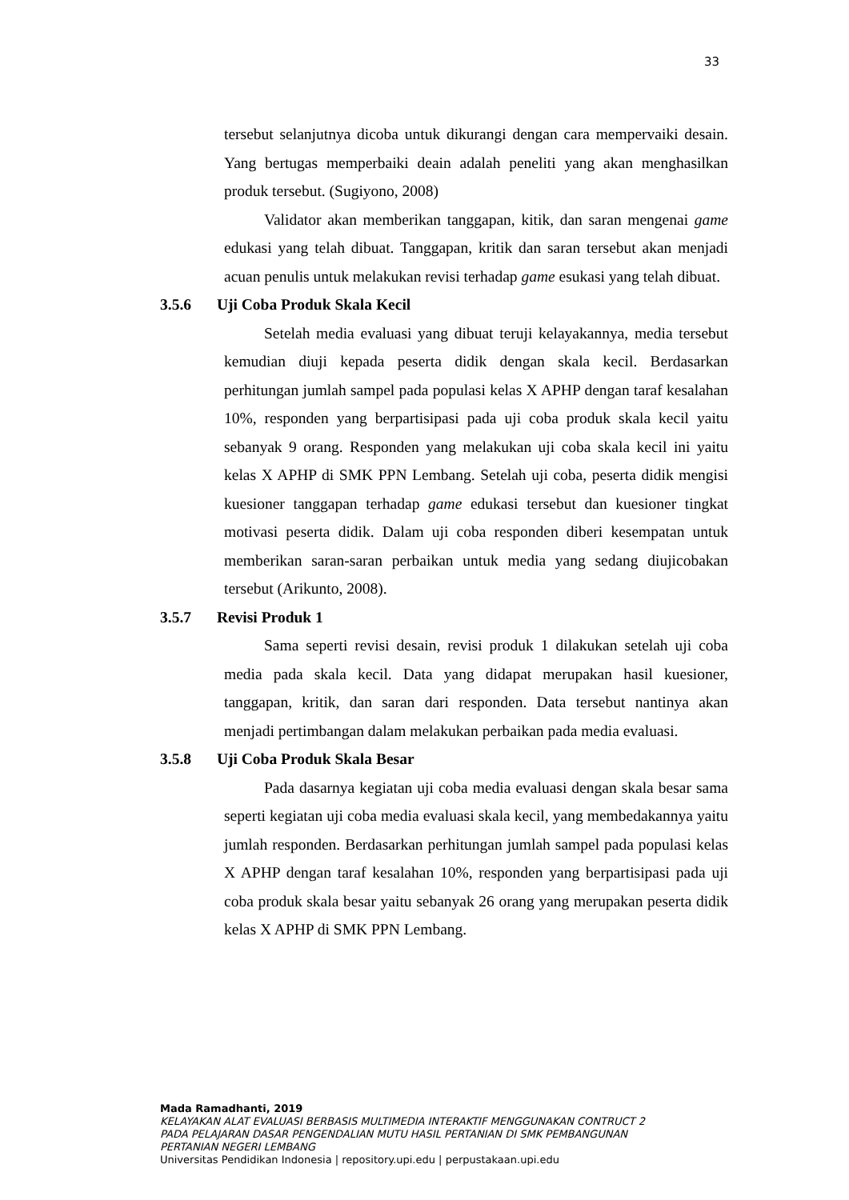33
tersebut selanjutnya dicoba untuk dikurangi dengan cara mempervaiki desain. Yang bertugas memperbaiki deain adalah peneliti yang akan menghasilkan produk tersebut. (Sugiyono, 2008)
Validator akan memberikan tanggapan, kitik, dan saran mengenai game edukasi yang telah dibuat. Tanggapan, kritik dan saran tersebut akan menjadi acuan penulis untuk melakukan revisi terhadap game esukasi yang telah dibuat.
3.5.6 Uji Coba Produk Skala Kecil
Setelah media evaluasi yang dibuat teruji kelayakannya, media tersebut kemudian diuji kepada peserta didik dengan skala kecil. Berdasarkan perhitungan jumlah sampel pada populasi kelas X APHP dengan taraf kesalahan 10%, responden yang berpartisipasi pada uji coba produk skala kecil yaitu sebanyak 9 orang. Responden yang melakukan uji coba skala kecil ini yaitu kelas X APHP di SMK PPN Lembang. Setelah uji coba, peserta didik mengisi kuesioner tanggapan terhadap game edukasi tersebut dan kuesioner tingkat motivasi peserta didik. Dalam uji coba responden diberi kesempatan untuk memberikan saran-saran perbaikan untuk media yang sedang diujicobakan tersebut (Arikunto, 2008).
3.5.7 Revisi Produk 1
Sama seperti revisi desain, revisi produk 1 dilakukan setelah uji coba media pada skala kecil. Data yang didapat merupakan hasil kuesioner, tanggapan, kritik, dan saran dari responden. Data tersebut nantinya akan menjadi pertimbangan dalam melakukan perbaikan pada media evaluasi.
3.5.8 Uji Coba Produk Skala Besar
Pada dasarnya kegiatan uji coba media evaluasi dengan skala besar sama seperti kegiatan uji coba media evaluasi skala kecil, yang membedakannya yaitu jumlah responden. Berdasarkan perhitungan jumlah sampel pada populasi kelas X APHP dengan taraf kesalahan 10%, responden yang berpartisipasi pada uji coba produk skala besar yaitu sebanyak 26 orang yang merupakan peserta didik kelas X APHP di SMK PPN Lembang.
Mada Ramadhanti, 2019
KELAYAKAN ALAT EVALUASI BERBASIS MULTIMEDIA INTERAKTIF MENGGUNAKAN CONTRUCT 2
PADA PELAJARAN DASAR PENGENDALIAN MUTU HASIL PERTANIAN DI SMK PEMBANGUNAN
PERTANIAN NEGERI LEMBANG
Universitas Pendidikan Indonesia | repository.upi.edu | perpustakaan.upi.edu